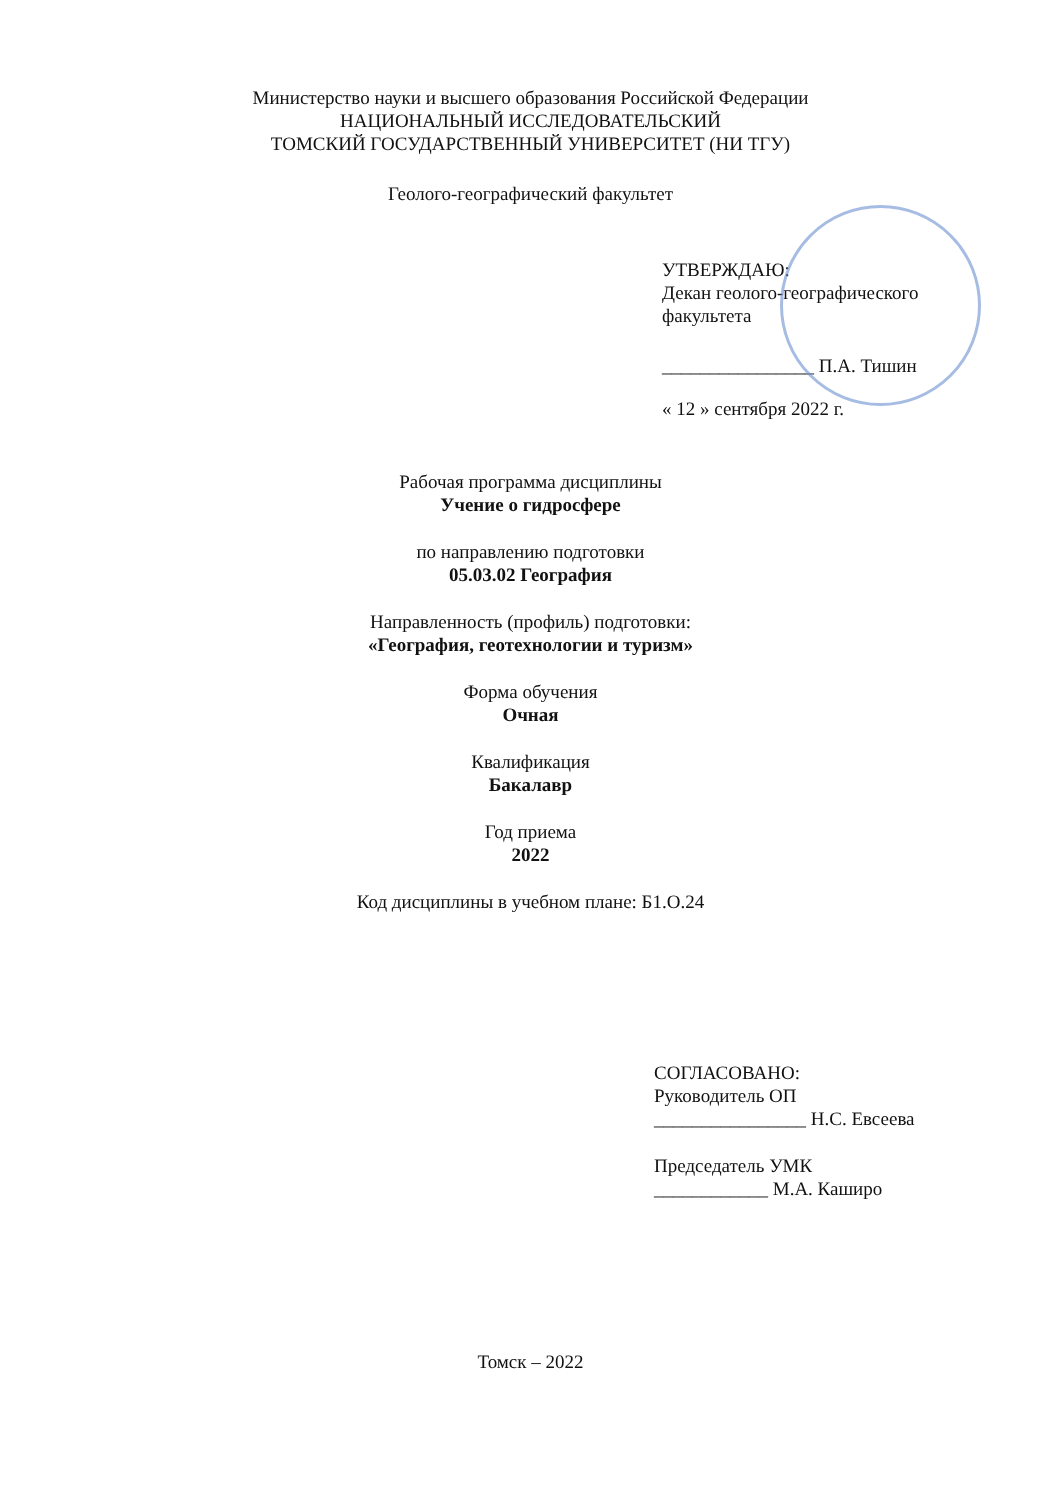Министерство науки и высшего образования Российской Федерации
НАЦИОНАЛЬНЫЙ ИССЛЕДОВАТЕЛЬСКИЙ
ТОМСКИЙ ГОСУДАРСТВЕННЫЙ УНИВЕРСИТЕТ (НИ ТГУ)
Геолого-географический факультет
УТВЕРЖДАЮ:
Декан геолого-географического
факультета
________________ П.А. Тишин
« 12 » сентября 2022 г.
Рабочая программа дисциплины
Учение о гидросфере
по направлению подготовки
05.03.02 География
Направленность (профиль) подготовки:
«География, геотехнологии и туризм»
Форма обучения
Очная
Квалификация
Бакалавр
Год приема
2022
Код дисциплины в учебном плане: Б1.О.24
СОГЛАСОВАНО:
Руководитель ОП
________________ Н.С. Евсеева
Председатель УМК
____________ М.А. Каширо
Томск – 2022